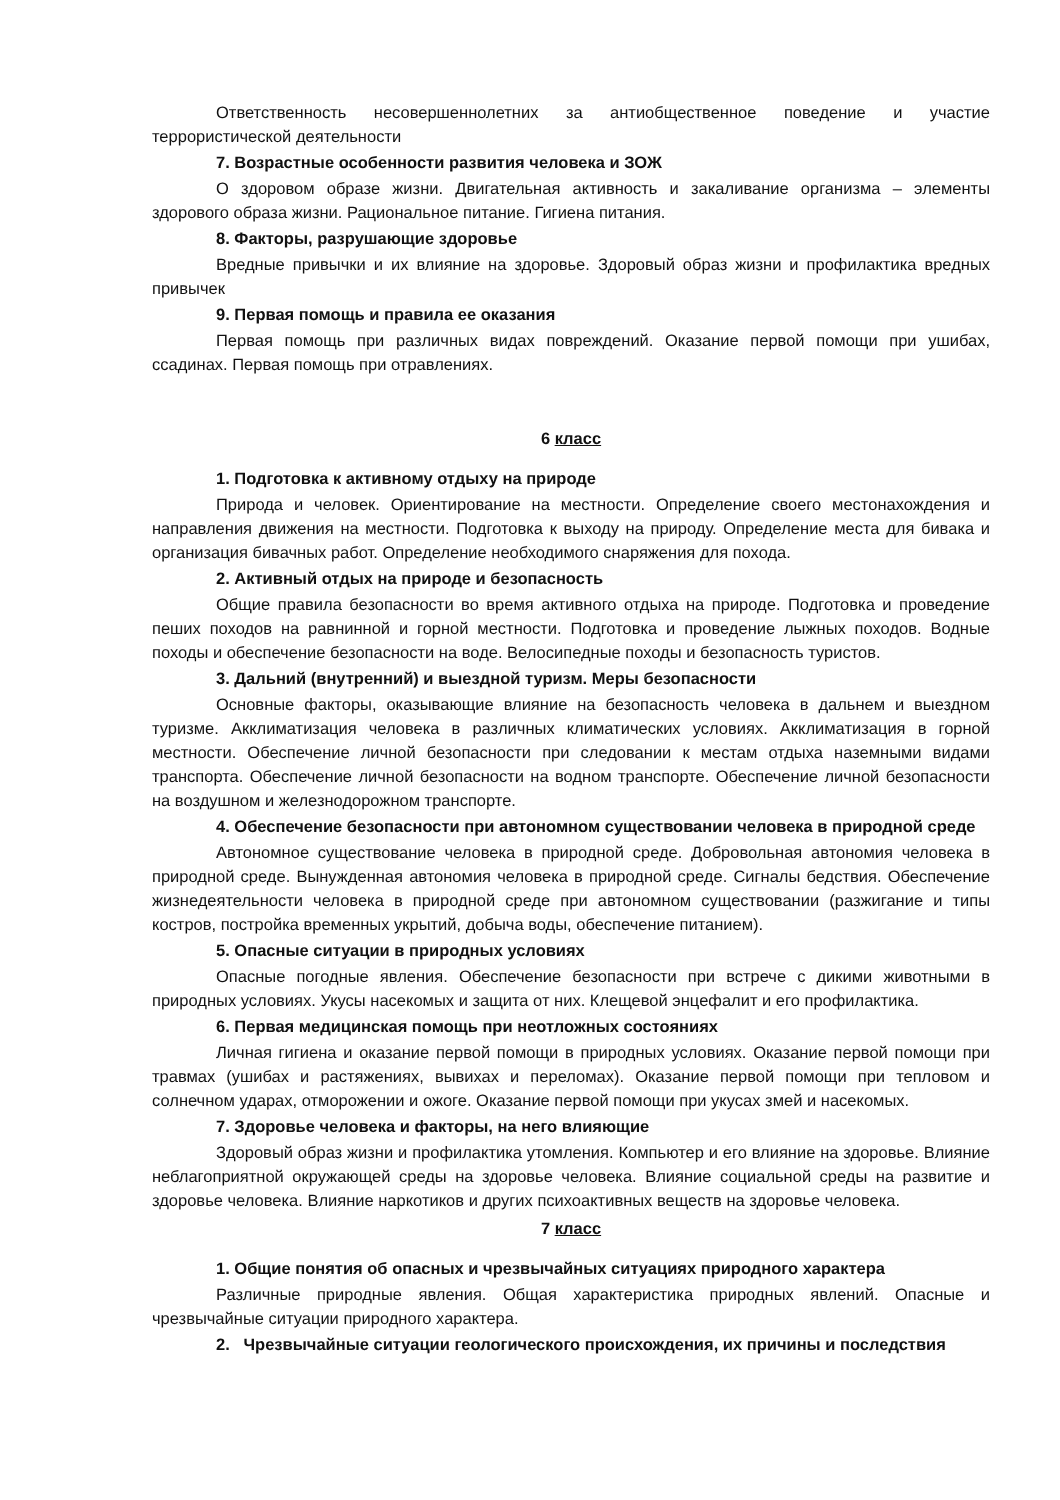Ответственность несовершеннолетних за антиобщественное поведение и участие террористической деятельности
7. Возрастные особенности развития человека и ЗОЖ
О здоровом образе жизни. Двигательная активность и закаливание организма – элементы здорового образа жизни. Рациональное питание. Гигиена питания.
8. Факторы, разрушающие здоровье
Вредные привычки и их влияние на здоровье. Здоровый образ жизни и профилактика вредных привычек
9. Первая помощь и правила ее оказания
Первая помощь при различных видах повреждений. Оказание первой помощи при ушибах, ссадинах. Первая помощь при отравлениях.
6 класс
1. Подготовка к активному отдыху на природе
Природа и человек. Ориентирование на местности. Определение своего местонахождения и направления движения на местности. Подготовка к выходу на природу. Определение места для бивака и организация бивачных работ. Определение необходимого снаряжения для похода.
2. Активный отдых на природе и безопасность
Общие правила безопасности во время активного отдыха на природе. Подготовка и проведение пеших походов на равнинной и горной местности. Подготовка и проведение лыжных походов. Водные походы и обеспечение безопасности на воде. Велосипедные походы и безопасность туристов.
3. Дальний (внутренний) и выездной туризм. Меры безопасности
Основные факторы, оказывающие влияние на безопасность человека в дальнем и выездном туризме. Акклиматизация человека в различных климатических условиях. Акклиматизация в горной местности. Обеспечение личной безопасности при следовании к местам отдыха наземными видами транспорта. Обеспечение личной безопасности на водном транспорте. Обеспечение личной безопасности на воздушном и железнодорожном транспорте.
4. Обеспечение безопасности при автономном существовании человека в природной среде
Автономное существование человека в природной среде. Добровольная автономия человека в природной среде. Вынужденная автономия человека в природной среде. Сигналы бедствия. Обеспечение жизнедеятельности человека в природной среде при автономном существовании (разжигание и типы костров, постройка временных укрытий, добыча воды, обеспечение питанием).
5. Опасные ситуации в природных условиях
Опасные погодные явления. Обеспечение безопасности при встрече с дикими животными в природных условиях. Укусы насекомых и защита от них. Клещевой энцефалит и его профилактика.
6. Первая медицинская помощь при неотложных состояниях
Личная гигиена и оказание первой помощи в природных условиях. Оказание первой помощи при травмах (ушибах и растяжениях, вывихах и переломах). Оказание первой помощи при тепловом и солнечном ударах, отморожении и ожоге. Оказание первой помощи при укусах змей и насекомых.
7. Здоровье человека и факторы, на него влияющие
Здоровый образ жизни и профилактика утомления. Компьютер и его влияние на здоровье. Влияние неблагоприятной окружающей среды на здоровье человека. Влияние социальной среды на развитие и здоровье человека. Влияние наркотиков и других психоактивных веществ на здоровье человека.
7 класс
1. Общие понятия об опасных и чрезвычайных ситуациях природного характера
Различные природные явления. Общая характеристика природных явлений. Опасные и чрезвычайные ситуации природного характера.
2. Чрезвычайные ситуации геологического происхождения, их причины и последствия